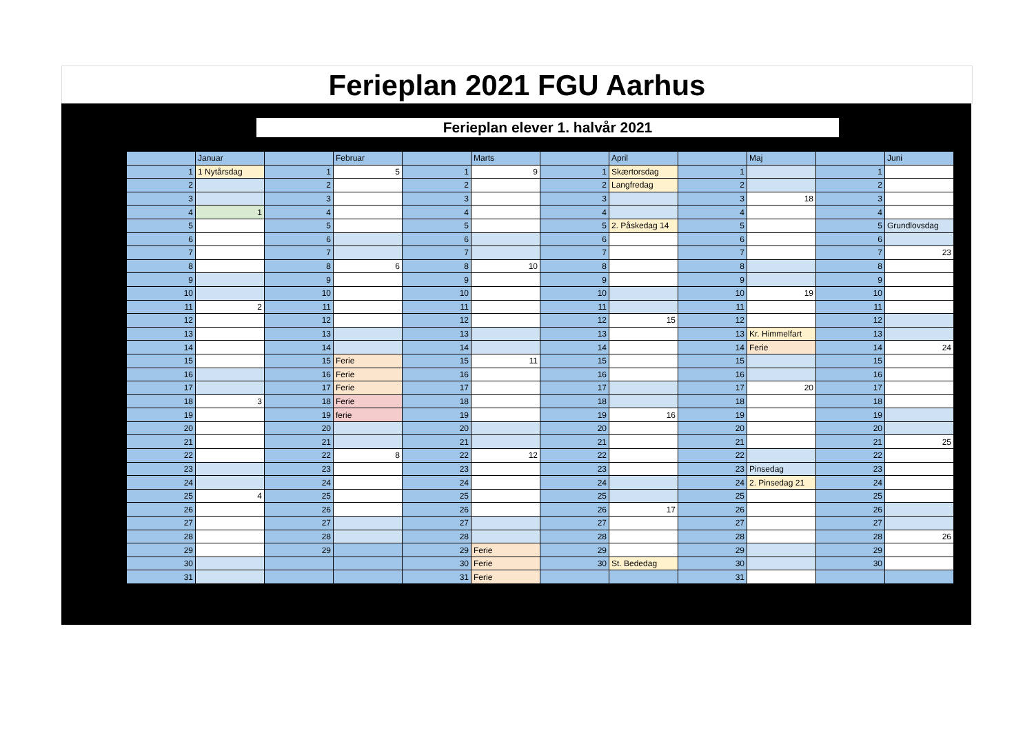Ferieplan 2021 FGU Aarhus
Ferieplan elever 1. halvår 2021
| | Januar | | Februar | | Marts | | April | | Maj | | Juni |
| 1 | 1 Nytårsdag | 1 | 5 | 1 | 9 | 1 | Skærtorsdag | 1 | | 1 | |
| 2 | | 2 | | 2 | | 2 | Langfredag | 2 | | 2 | |
| 3 | | 3 | | 3 | | 3 | | 3 | 18 | 3 | |
| 4 | 1 | 4 | | 4 | | 4 | | 4 | | 4 | |
| 5 | | 5 | | 5 | | 5 | 2. Påskedag 14 | 5 | | 5 | Grundlovsdag |
| 6 | | 6 | | 6 | | 6 | | 6 | | 6 | |
| 7 | | 7 | | 7 | | 7 | | 7 | | 7 | 23 |
| 8 | | 8 | 6 | 8 | 10 | 8 | | 8 | | 8 | |
| 9 | | 9 | | 9 | | 9 | | 9 | | 9 | |
| 10 | | 10 | | 10 | | 10 | | 10 | 19 | 10 | |
| 11 | 2 | 11 | | 11 | | 11 | | 11 | | 11 | |
| 12 | | 12 | | 12 | | 12 | 15 | 12 | | 12 | |
| 13 | | 13 | | 13 | | 13 | | 13 | Kr. Himmelfart | 13 | |
| 14 | | 14 | | 14 | | 14 | | 14 | Ferie | 14 | 24 |
| 15 | | 15 | Ferie | 15 | 11 | 15 | | 15 | | 15 | |
| 16 | | 16 | Ferie | 16 | | 16 | | 16 | | 16 | |
| 17 | | 17 | Ferie | 17 | | 17 | | 17 | 20 | 17 | |
| 18 | 3 | 18 | Ferie | 18 | | 18 | | 18 | | 18 | |
| 19 | | 19 | ferie | 19 | | 19 | 16 | 19 | | 19 | |
| 20 | | 20 | | 20 | | 20 | | 20 | | 20 | |
| 21 | | 21 | | 21 | | 21 | | 21 | | 21 | 25 |
| 22 | | 22 | 8 | 22 | 12 | 22 | | 22 | | 22 | |
| 23 | | 23 | | 23 | | 23 | | 23 | Pinsedag | 23 | |
| 24 | | 24 | | 24 | | 24 | | 24 | 2. Pinsedag 21 | 24 | |
| 25 | 4 | 25 | | 25 | | 25 | | 25 | | 25 | |
| 26 | | 26 | | 26 | | 26 | 17 | 26 | | 26 | |
| 27 | | 27 | | 27 | | 27 | | 27 | | 27 | |
| 28 | | 28 | | 28 | | 28 | | 28 | | 28 | 26 |
| 29 | | 29 | | 29 | Ferie | 29 | | 29 | | 29 | |
| 30 | | | | 30 | Ferie | 30 | St. Bededag | 30 | | 30 | |
| 31 | | | | 31 | Ferie | | | 31 | | | |